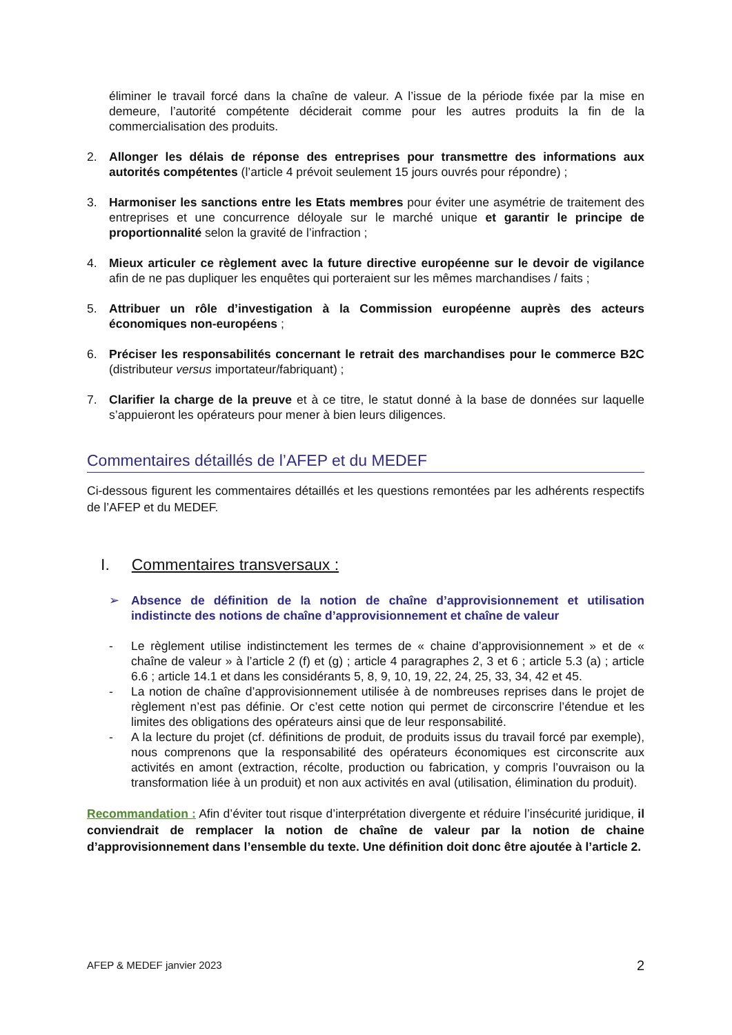éliminer le travail forcé dans la chaîne de valeur. A l’issue de la période fixée par la mise en demeure, l’autorité compétente déciderait comme pour les autres produits la fin de la commercialisation des produits.
2. Allonger les délais de réponse des entreprises pour transmettre des informations aux autorités compétentes (l’article 4 prévoit seulement 15 jours ouvrés pour répondre) ;
3. Harmoniser les sanctions entre les Etats membres pour éviter une asymétrie de traitement des entreprises et une concurrence déloyale sur le marché unique et garantir le principe de proportionnalité selon la gravité de l’infraction ;
4. Mieux articuler ce règlement avec la future directive européenne sur le devoir de vigilance afin de ne pas dupliquer les enquêtes qui porteraient sur les mêmes marchandises / faits ;
5. Attribuer un rôle d’investigation à la Commission européenne auprès des acteurs économiques non-européens ;
6. Préciser les responsabilités concernant le retrait des marchandises pour le commerce B2C (distributeur versus importateur/fabriquant) ;
7. Clarifier la charge de la preuve et à ce titre, le statut donné à la base de données sur laquelle s’appuieront les opérateurs pour mener à bien leurs diligences.
Commentaires détaillés de l’AFEP et du MEDEF
Ci-dessous figurent les commentaires détaillés et les questions remontées par les adhérents respectifs de l’AFEP et du MEDEF.
I. Commentaires transversaux :
➢ Absence de définition de la notion de chaîne d’approvisionnement et utilisation indistincte des notions de chaîne d’approvisionnement et chaîne de valeur
- Le règlement utilise indistinctement les termes de « chaine d’approvisionnement » et de « chaîne de valeur » à l’article 2 (f) et (g) ; article 4 paragraphes 2, 3 et 6 ; article 5.3 (a) ; article 6.6 ; article 14.1 et dans les considérants 5, 8, 9, 10, 19, 22, 24, 25, 33, 34, 42 et 45.
- La notion de chaîne d’approvisionnement utilisée à de nombreuses reprises dans le projet de règlement n’est pas définie. Or c’est cette notion qui permet de circonscrire l’étendue et les limites des obligations des opérateurs ainsi que de leur responsabilité.
- A la lecture du projet (cf. définitions de produit, de produits issus du travail forcé par exemple), nous comprenons que la responsabilité des opérateurs économiques est circonscrite aux activités en amont (extraction, récolte, production ou fabrication, y compris l’ouvraison ou la transformation liée à un produit) et non aux activités en aval (utilisation, élimination du produit).
Recommandation : Afin d’éviter tout risque d’interprétation divergente et réduire l’insécurité juridique, il conviendrait de remplacer la notion de chaîne de valeur par la notion de chaine d’approvisionnement dans l’ensemble du texte. Une définition doit donc être ajoutée à l’article 2.
AFEP & MEDEF janvier 2023 2